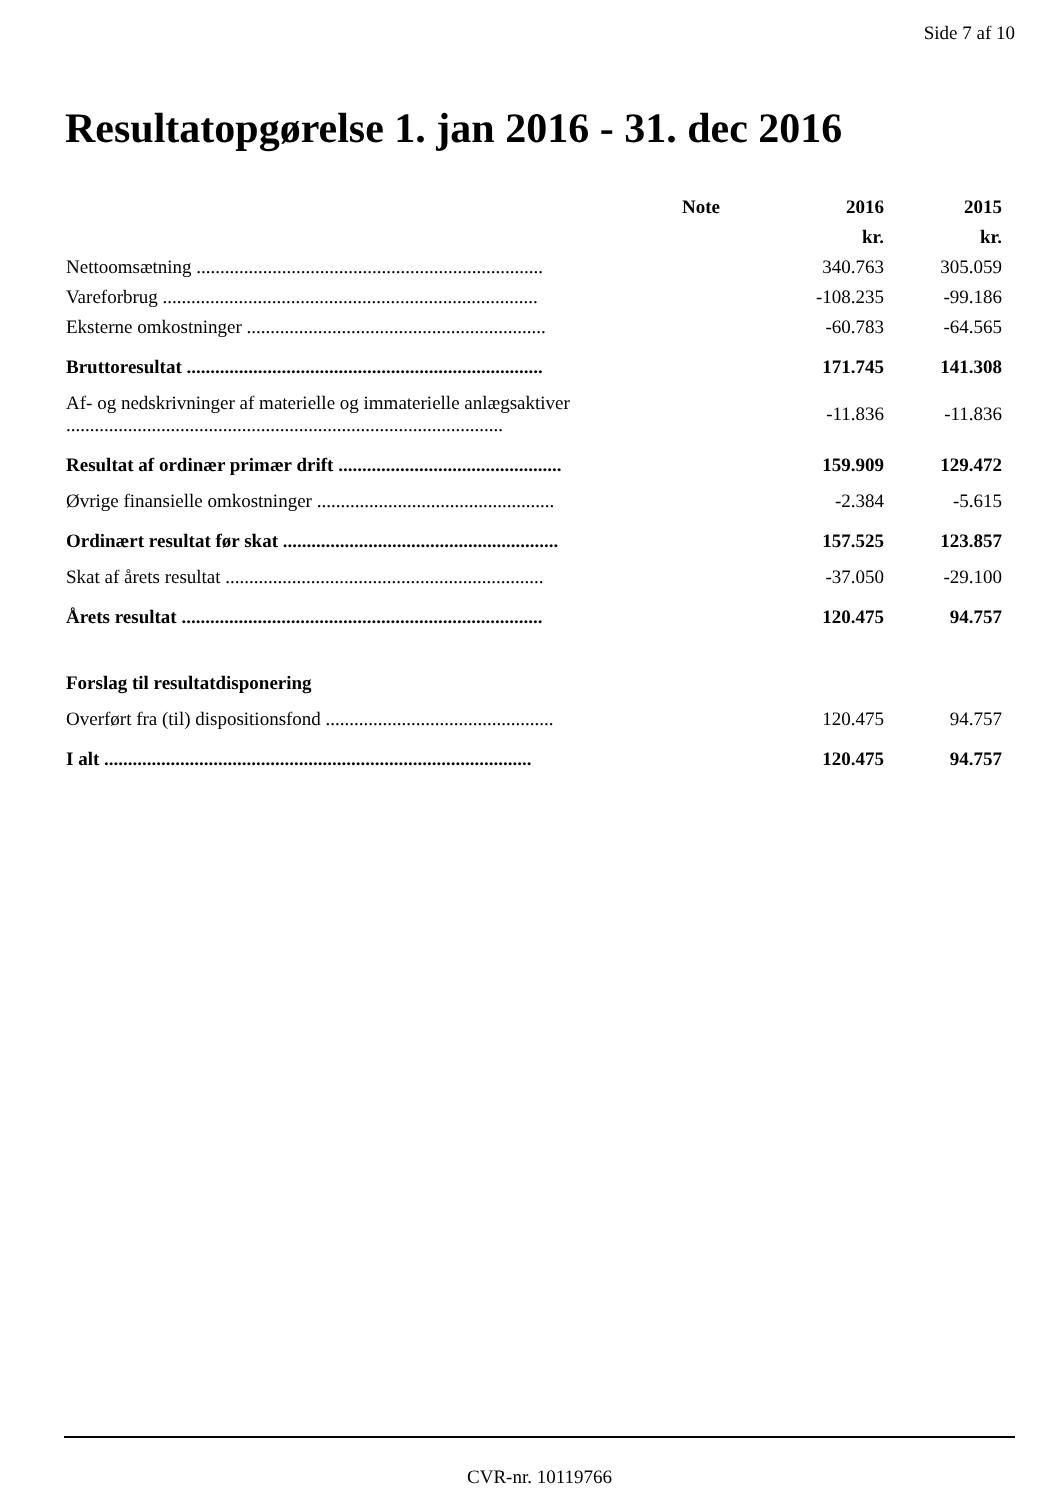Side 7 af 10
Resultatopgørelse 1. jan 2016 - 31. dec 2016
| | Note | 2016 | 2015 |
| --- | --- | --- | --- |
| | | kr. | kr. |
| Nettoomsætning ......................................................................... | | 340.763 | 305.059 |
| Vareforbrug ............................................................................... | | -108.235 | -99.186 |
| Eksterne omkostninger ............................................................... | | -60.783 | -64.565 |
| Bruttoresultat ........................................................................... | | 171.745 | 141.308 |
| Af- og nedskrivninger af materielle og immaterielle anlægsaktiver ............................................................................................ | | -11.836 | -11.836 |
| Resultat af ordinær primær drift ............................................... | | 159.909 | 129.472 |
| Øvrige finansielle omkostninger .................................................. | | -2.384 | -5.615 |
| Ordinært resultat før skat .......................................................... | | 157.525 | 123.857 |
| Skat af årets resultat ................................................................... | | -37.050 | -29.100 |
| Årets resultat ............................................................................ | | 120.475 | 94.757 |
| Forslag til resultatdisponering | | | |
| Overført fra (til) dispositionsfond ................................................ | | 120.475 | 94.757 |
| I alt .......................................................................................... | | 120.475 | 94.757 |
CVR-nr. 10119766